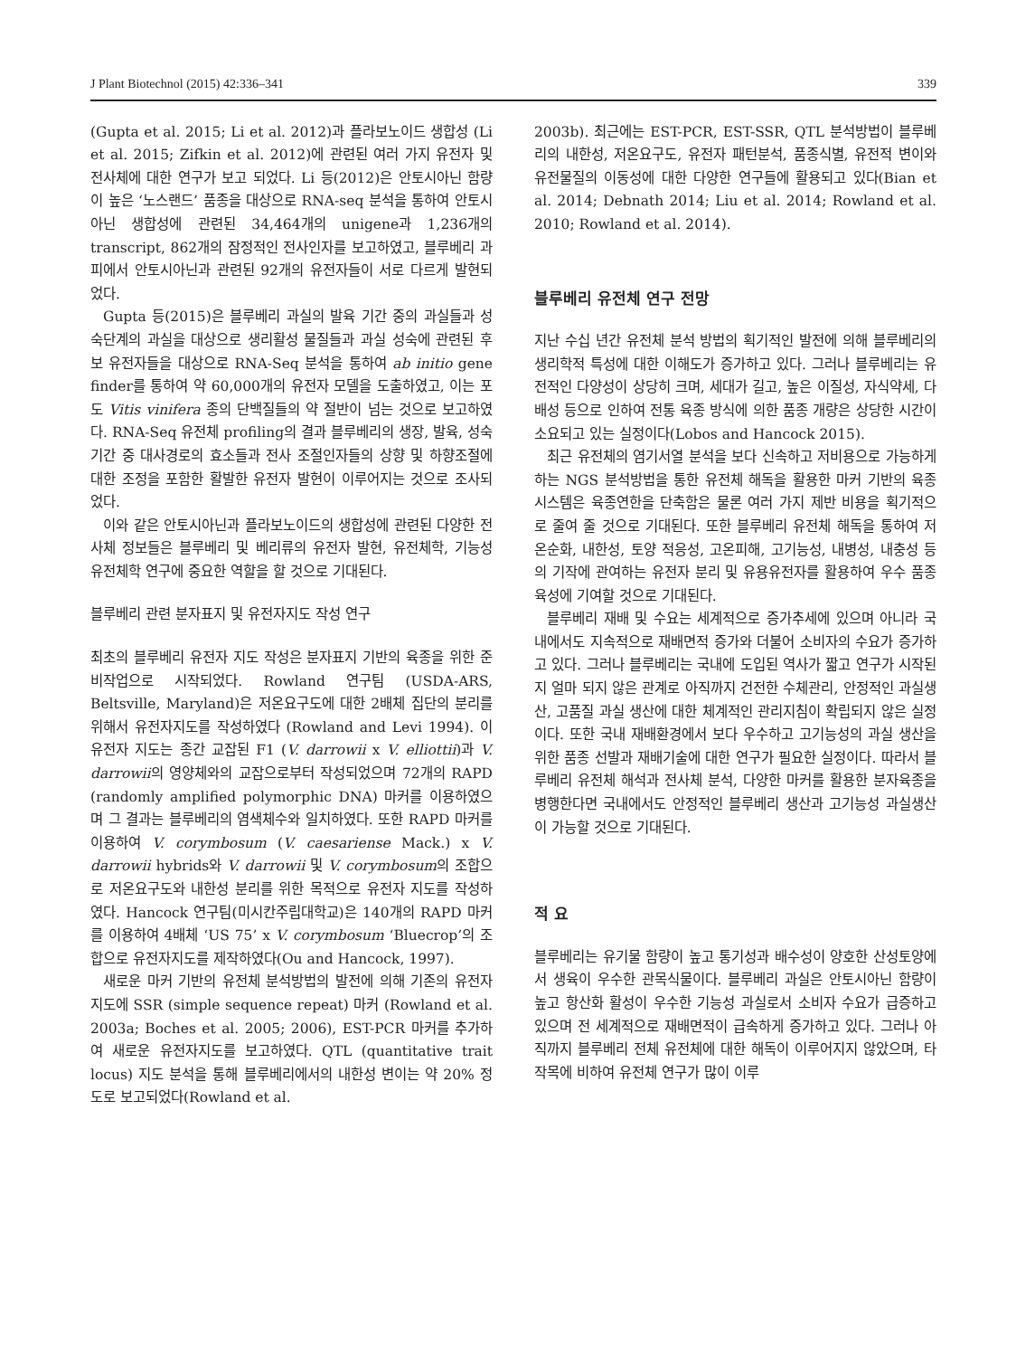J Plant Biotechnol (2015) 42:336–341 339
(Gupta et al. 2015; Li et al. 2012)과 플라보노이드 생합성 (Li et al. 2015; Zifkin et al. 2012)에 관련된 여러 가지 유전자 및 전사체에 대한 연구가 보고 되었다. Li 등(2012)은 안토시아닌 함량이 높은 ‘노스랜드’ 품종을 대상으로 RNA-seq 분석을 통하여 안토시아닌 생합성에 관련된 34,464개의 unigene과 1,236개의 transcript, 862개의 잠정적인 전사인자를 보고하였고, 블루베리 과피에서 안토시아닌과 관련된 92개의 유전자들이 서로 다르게 발현되었다.
Gupta 등(2015)은 블루베리 과실의 발육 기간 중의 과실들과 성숙단계의 과실을 대상으로 생리활성 물질들과 과실 성숙에 관련된 후보 유전자들을 대상으로 RNA-Seq 분석을 통하여 ab initio gene finder를 통하여 약 60,000개의 유전자 모델을 도출하였고, 이는 포도 Vitis vinifera 종의 단백질들의 약 절반이 넘는 것으로 보고하였다. RNA-Seq 유전체 profiling의 결과 블루베리의 생장, 발육, 성숙 기간 중 대사경로의 효소들과 전사 조절인자들의 상향 및 하향조절에 대한 조정을 포함한 활발한 유전자 발현이 이루어지는 것으로 조사되었다.
이와 같은 안토시아닌과 플라보노이드의 생합성에 관련된 다양한 전사체 정보들은 블루베리 및 베리류의 유전자 발현, 유전체학, 기능성 유전체학 연구에 중요한 역할을 할 것으로 기대된다.
블루베리 관련 분자표지 및 유전자지도 작성 연구
최초의 블루베리 유전자 지도 작성은 분자표지 기반의 육종을 위한 준비작업으로 시작되었다. Rowland 연구팀 (USDA-ARS, Beltsville, Maryland)은 저온요구도에 대한 2배체 집단의 분리를 위해서 유전자지도를 작성하였다 (Rowland and Levi 1994). 이 유전자 지도는 종간 교잡된 F1 (V. darrowii x V. elliottii)과 V. darrowii의 영양체와의 교잡으로부터 작성되었으며 72개의 RAPD (randomly amplified polymorphic DNA) 마커를 이용하였으며 그 결과는 블루베리의 염색체수와 일치하였다. 또한 RAPD 마커를 이용하여 V. corymbosum (V. caesariense Mack.) x V. darrowii hybrids와 V. darrowii 및 V. corymbosum의 조합으로 저온요구도와 내한성 분리를 위한 목적으로 유전자 지도를 작성하였다. Hancock 연구팀(미시칸주립대학교)은 140개의 RAPD 마커를 이용하여 4배체 ‘US 75’ x V. corymbosum ‘Bluecrop’의 조합으로 유전자지도를 제작하였다(Ou and Hancock, 1997).
새로운 마커 기반의 유전체 분석방법의 발전에 의해 기존의 유전자지도에 SSR (simple sequence repeat) 마커 (Rowland et al. 2003a; Boches et al. 2005; 2006), EST-PCR 마커를 추가하여 새로운 유전자지도를 보고하였다. QTL (quantitative trait locus) 지도 분석을 통해 블루베리에서의 내한성 변이는 약 20% 정도로 보고되었다(Rowland et al.
2003b). 최근에는 EST-PCR, EST-SSR, QTL 분석방법이 블루베리의 내한성, 저온요구도, 유전자 패턴분석, 품종식별, 유전적 변이와 유전물질의 이동성에 대한 다양한 연구들에 활용되고 있다(Bian et al. 2014; Debnath 2014; Liu et al. 2014; Rowland et al. 2010; Rowland et al. 2014).
블루베리 유전체 연구 전망
지난 수십 년간 유전체 분석 방법의 획기적인 발전에 의해 블루베리의 생리학적 특성에 대한 이해도가 증가하고 있다. 그러나 블루베리는 유전적인 다양성이 상당히 크며, 세대가 길고, 높은 이질성, 자식약세, 다배성 등으로 인하여 전통 육종 방식에 의한 품종 개량은 상당한 시간이 소요되고 있는 실정이다(Lobos and Hancock 2015).
최근 유전체의 염기서열 분석을 보다 신속하고 저비용으로 가능하게 하는 NGS 분석방법을 통한 유전체 해독을 활용한 마커 기반의 육종 시스템은 육종연한을 단축함은 물론 여러 가지 제반 비용을 획기적으로 줄여 줄 것으로 기대된다. 또한 블루베리 유전체 해독을 통하여 저온순화, 내한성, 토양 적응성, 고온피해, 고기능성, 내병성, 내충성 등의 기작에 관여하는 유전자 분리 및 유용유전자를 활용하여 우수 품종 육성에 기여할 것으로 기대된다.
블루베리 재배 및 수요는 세계적으로 증가추세에 있으며 아니라 국내에서도 지속적으로 재배면적 증가와 더불어 소비자의 수요가 증가하고 있다. 그러나 블루베리는 국내에 도입된 역사가 짧고 연구가 시작된 지 얼마 되지 않은 관계로 아직까지 건전한 수체관리, 안정적인 과실생산, 고품질 과실 생산에 대한 체계적인 관리지침이 확립되지 않은 실정이다. 또한 국내 재배환경에서 보다 우수하고 고기능성의 과실 생산을 위한 품종 선발과 재배기술에 대한 연구가 필요한 실정이다. 따라서 블루베리 유전체 해석과 전사체 분석, 다양한 마커를 활용한 분자육종을 병행한다면 국내에서도 안정적인 블루베리 생산과 고기능성 과실생산이 가능할 것으로 기대된다.
적 요
블루베리는 유기물 함량이 높고 통기성과 배수성이 양호한 산성토양에서 생육이 우수한 관목식물이다. 블루베리 과실은 안토시아닌 함량이 높고 항산화 활성이 우수한 기능성 과실로서 소비자 수요가 급증하고 있으며 전 세계적으로 재배면적이 급속하게 증가하고 있다. 그러나 아직까지 블루베리 전체 유전체에 대한 해독이 이루어지지 않았으며, 타 작목에 비하여 유전체 연구가 많이 이루